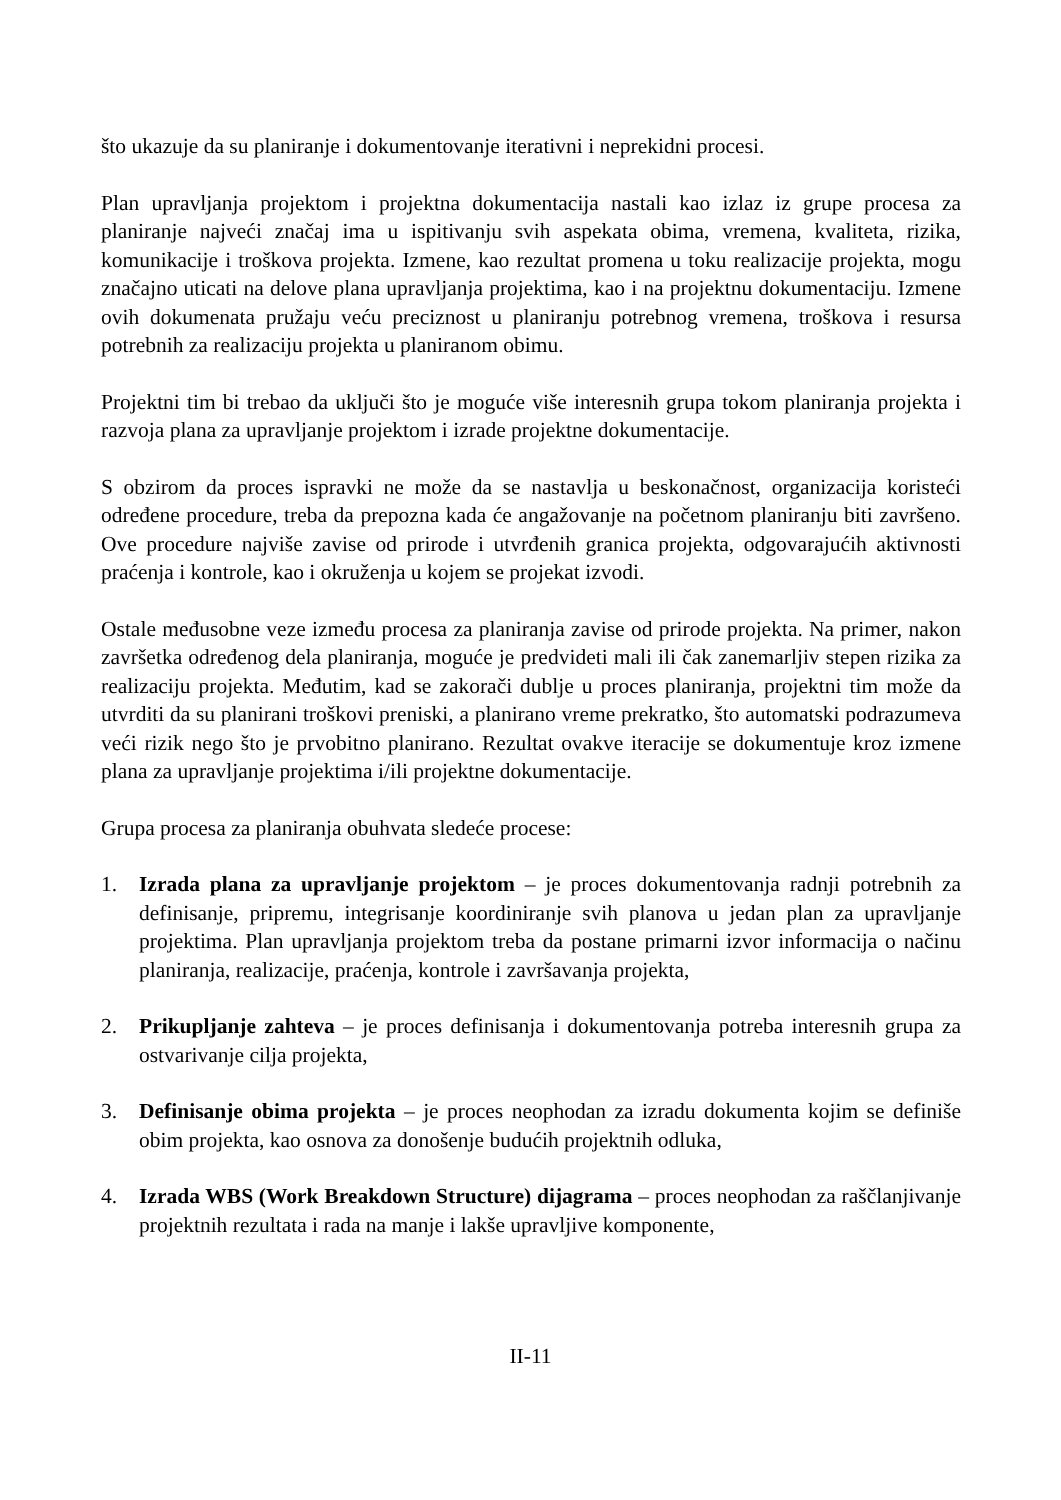što ukazuje da su planiranje i dokumentovanje iterativni i neprekidni procesi.
Plan upravljanja projektom i projektna dokumentacija nastali kao izlaz iz grupe procesa za planiranje najveći značaj ima u ispitivanju svih aspekata obima, vremena, kvaliteta, rizika, komunikacije i troškova projekta. Izmene, kao rezultat promena u toku realizacije projekta, mogu značajno uticati na delove plana upravljanja projektima, kao i na projektnu dokumentaciju. Izmene ovih dokumenata pružaju veću preciznost u planiranju potrebnog vremena, troškova i resursa potrebnih za realizaciju projekta u planiranom obimu.
Projektni tim bi trebao da uključi što je moguće više interesnih grupa tokom planiranja projekta i razvoja plana za upravljanje projektom i izrade projektne dokumentacije.
S obzirom da proces ispravki ne može da se nastavlja u beskonačnost, organizacija koristeći određene procedure, treba da prepozna kada će angažovanje na početnom planiranju biti završeno. Ove procedure najviše zavise od prirode i utvrđenih granica projekta, odgovarajućih aktivnosti praćenja i kontrole, kao i okruženja u kojem se projekat izvodi.
Ostale međusobne veze između procesa za planiranja zavise od prirode projekta. Na primer, nakon završetka određenog dela planiranja, moguće je predvideti mali ili čak zanemarljiv stepen rizika za realizaciju projekta. Međutim, kad se zakorači dublje u proces planiranja, projektni tim može da utvrditi da su planirani troškovi preniski, a planirano vreme prekratko, što automatski podrazumeva veći rizik nego što je prvobitno planirano. Rezultat ovakve iteracije se dokumentuje kroz izmene plana za upravljanje projektima i/ili projektne dokumentacije.
Grupa procesa za planiranja obuhvata sledeće procese:
1. Izrada plana za upravljanje projektom – je proces dokumentovanja radnji potrebnih za definisanje, pripremu, integrisanje koordiniranje svih planova u jedan plan za upravljanje projektima. Plan upravljanja projektom treba da postane primarni izvor informacija o načinu planiranja, realizacije, praćenja, kontrole i završavanja projekta,
2. Prikupljanje zahteva – je proces definisanja i dokumentovanja potreba interesnih grupa za ostvarivanje cilja projekta,
3. Definisanje obima projekta – je proces neophodan za izradu dokumenta kojim se definiše obim projekta, kao osnova za donošenje budućih projektnih odluka,
4. Izrada WBS (Work Breakdown Structure) dijagrama – proces neophodan za raščlanjivanje projektnih rezultata i rada na manje i lakše upravljive komponente,
II-11